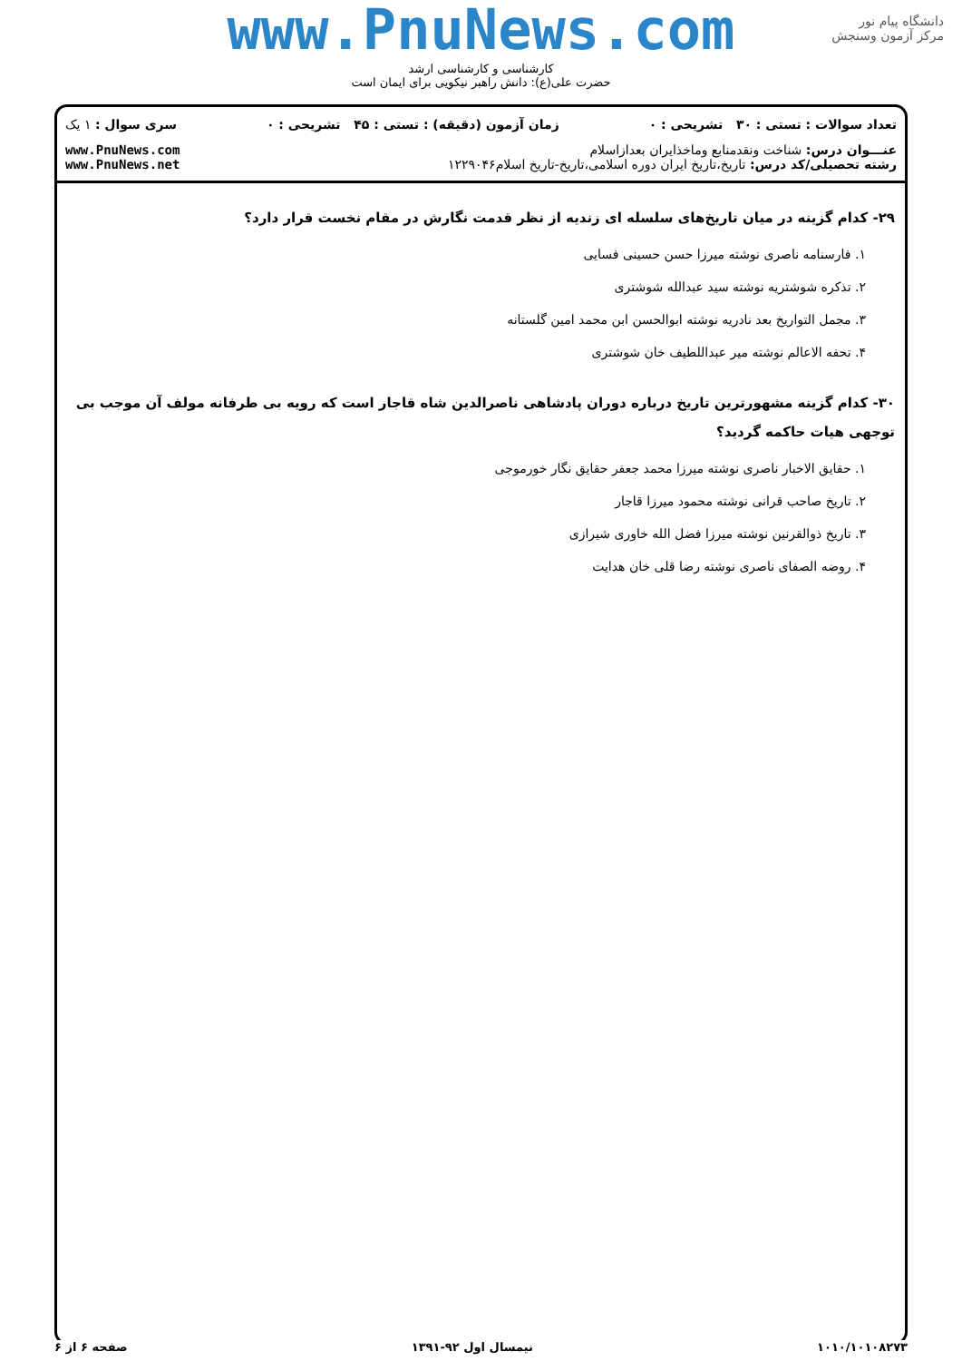www.PnuNews.com
کارشناسی و کارشناسی ارشد
حضرت علی(ع): دانش راهبر نیکویی برای ایمان است
دانشگاه پیام نور
مرکز آزمون وسنجش
تعداد سوالات : تستی : ۳۰ تشریحی : ۰ زمان آزمون (دقیقه) : تستی : ۴۵ تشریحی : ۰ سری سوال : ۱ یک
عنـــوان درس: شناخت ونقدمنابع وماخذایران بعدازاسلام
رشته تحصیلی/کد درس: تاریخ،تاریخ ایران دوره اسلامی،تاریخ-تاریخ اسلام۱۲۲۹۰۴۶ www.PnuNews.com
www.PnuNews.net
۲۹- کدام گزینه در میان تاریخ‌های سلسله ای زندیه از نظر قدمت نگارش در مقام نخست قرار دارد؟
۱. فارسنامه ناصری نوشته میرزا حسن حسینی فسایی
۲. تذکره شوشتریه نوشته سید عبدالله شوشتری
۳. مجمل التواریخ بعد نادریه نوشته ابوالحسن ابن محمد امین گلستانه
۴. تحفه الاعالم نوشته میر عبداللطیف خان شوشتری
۳۰- کدام گزینه مشهورترین تاریخ درباره دوران پادشاهی ناصرالدین شاه قاجار است که رویه بی طرفانه مولف آن موجب بی توجهی هیات حاکمه گردید؟
۱. حقایق الاخبار ناصری نوشته میرزا محمد جعفر حقایق نگار خورموجی
۲. تاریخ صاحب قرانی نوشته محمود میرزا قاجار
۳. تاریخ ذوالقرنین نوشته میرزا فضل الله خاوری شیرازی
۴. روضه الصفای ناصری نوشته رضا قلی خان هدایت
۱۰۱۰/۱۰۱۰۸۲۷۳ نیمسال اول ۹۲-۱۳۹۱ صفحه ۶ از ۶